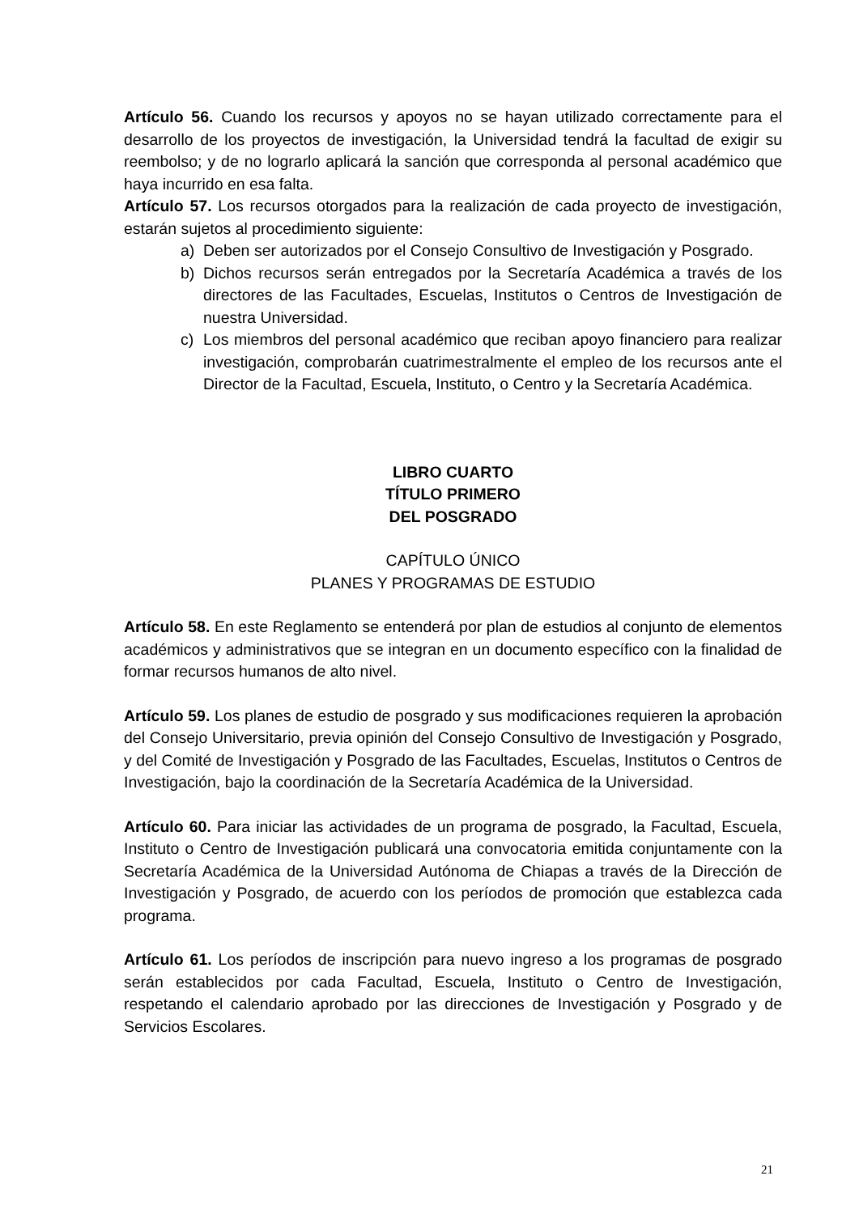Artículo 56. Cuando los recursos y apoyos no se hayan utilizado correctamente para el desarrollo de los proyectos de investigación, la Universidad tendrá la facultad de exigir su reembolso; y de no lograrlo aplicará la sanción que corresponda al personal académico que haya incurrido en esa falta.
Artículo 57. Los recursos otorgados para la realización de cada proyecto de investigación, estarán sujetos al procedimiento siguiente:
a) Deben ser autorizados por el Consejo Consultivo de Investigación y Posgrado.
b) Dichos recursos serán entregados por la Secretaría Académica a través de los directores de las Facultades, Escuelas, Institutos o Centros de Investigación de nuestra Universidad.
c) Los miembros del personal académico que reciban apoyo financiero para realizar investigación, comprobarán cuatrimestralmente el empleo de los recursos ante el Director de la Facultad, Escuela, Instituto, o Centro y la Secretaría Académica.
LIBRO CUARTO
TÍTULO PRIMERO
DEL POSGRADO
CAPÍTULO ÚNICO
PLANES Y PROGRAMAS DE ESTUDIO
Artículo 58. En este Reglamento se entenderá por plan de estudios al conjunto de elementos académicos y administrativos que se integran en un documento específico con la finalidad de formar recursos humanos de alto nivel.
Artículo 59. Los planes de estudio de posgrado y sus modificaciones requieren la aprobación del Consejo Universitario, previa opinión del Consejo Consultivo de Investigación y Posgrado, y del Comité de Investigación y Posgrado de las Facultades, Escuelas, Institutos o Centros de Investigación, bajo la coordinación de la Secretaría Académica de la Universidad.
Artículo 60. Para iniciar las actividades de un programa de posgrado, la Facultad, Escuela, Instituto o Centro de Investigación publicará una convocatoria emitida conjuntamente con la Secretaría Académica de la Universidad Autónoma de Chiapas a través de la Dirección de Investigación y Posgrado, de acuerdo con los períodos de promoción que establezca cada programa.
Artículo 61. Los períodos de inscripción para nuevo ingreso a los programas de posgrado serán establecidos por cada Facultad, Escuela, Instituto o Centro de Investigación, respetando el calendario aprobado por las direcciones de Investigación y Posgrado y de Servicios Escolares.
21